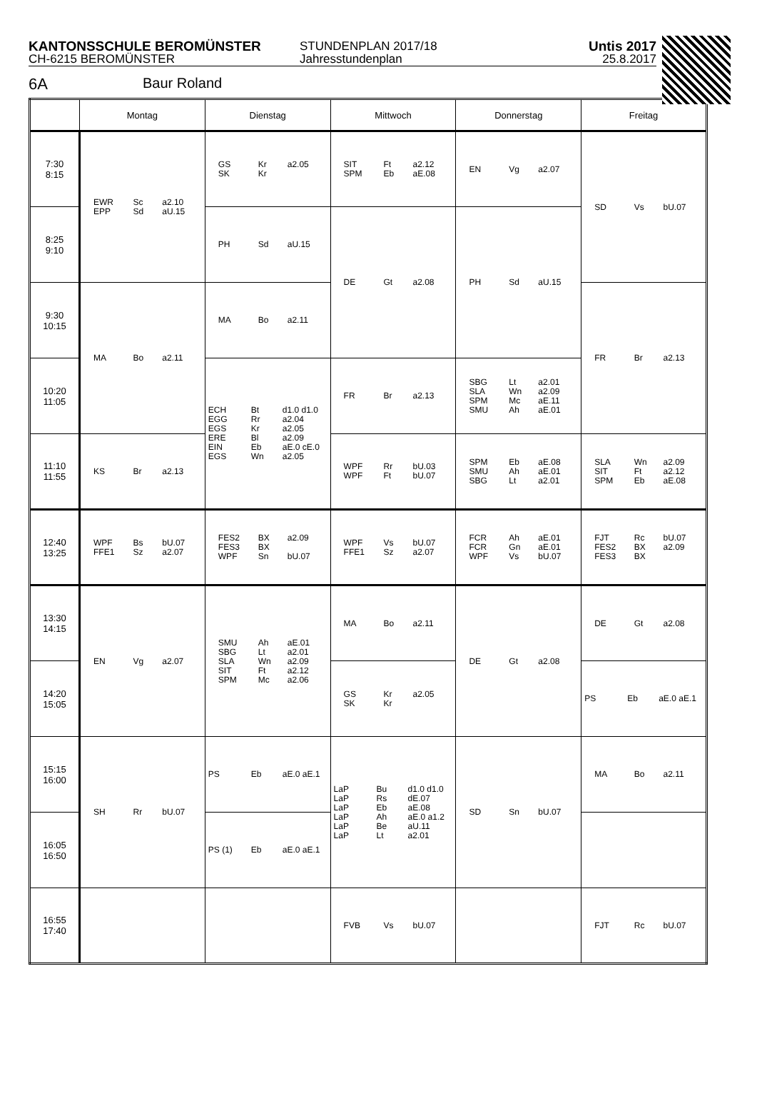KANTONSSCHULE BEROMÜNSTER
CH-6215 BEROMÜNSTER
STUNDENPLAN 2017/18
Jahresstundenplan
Untis 2017
25.8.2017
6A Baur Roland
| | Montag | Dienstag | Mittwoch | Donnerstag | Freitag |
| --- | --- | --- | --- | --- | --- |
| 7:30 8:15 | EWR Sc a2.10 EPP Sd aU.15 | GS Kr a2.05 SK Kr | SIT Ft a2.12 SPM Eb aE.08 | EN Vg a2.07 | SD Vs bU.07 |
| 8:25 9:10 | | PH Sd aU.15 | DE Gt a2.08 | PH Sd aU.15 | |
| 9:30 10:15 | MA Bo a2.11 | MA Bo a2.11 | | | FR Br a2.13 |
| 10:20 11:05 | | ECH Bt d1.0 d1.0 EGG Rr a2.04 EGS Kr a2.05 ERE Bl a2.09 EIN Eb aE.0 cE.0 EGS Wn a2.05 | FR Br a2.13 | SBG Lt a2.01 SLA Wn a2.09 SPM Mc aE.11 SMU Ah aE.01 | |
| 11:10 11:55 | KS Br a2.13 | | WPF Rr bU.03 WPF Ft bU.07 | SPM Eb aE.08 SMU Ah aE.01 SBG Lt a2.01 | SLA Wn a2.09 SIT Ft a2.12 SPM Eb aE.08 |
| 12:40 13:25 | WPF Bs bU.07 FFE1 Sz a2.07 | FES2 BX a2.09 FES3 BX WPF Sn bU.07 | WPF Vs bU.07 FFE1 Sz a2.07 | FCR Ah aE.01 FCR Gn aE.01 WPF Vs bU.07 | FJT Rc bU.07 FES2 BX a2.09 FES3 BX |
| 13:30 14:15 | EN Vg a2.07 | SMU Ah aE.01 SBG Lt a2.01 SLA Wn a2.09 SIT Ft a2.12 SPM Mc a2.06 | MA Bo a2.11 | DE Gt a2.08 | DE Gt a2.08 |
| 14:20 15:05 | | | GS Kr a2.05 SK Kr | | PS Eb aE.0 aE.1 |
| 15:15 16:00 | SH Rr bU.07 | PS Eb aE.0 aE.1 | LaP Bu d1.0 d1.0 LaP Rs dE.07 LaP Eb aE.08 LaP Ah aE.0 a1.2 LaP Be aU.11 LaP Lt a2.01 | SD Sn bU.07 | MA Bo a2.11 |
| 16:05 16:50 | | PS (1) Eb aE.0 aE.1 | | | |
| 16:55 17:40 | | | FVB Vs bU.07 | | FJT Rc bU.07 |